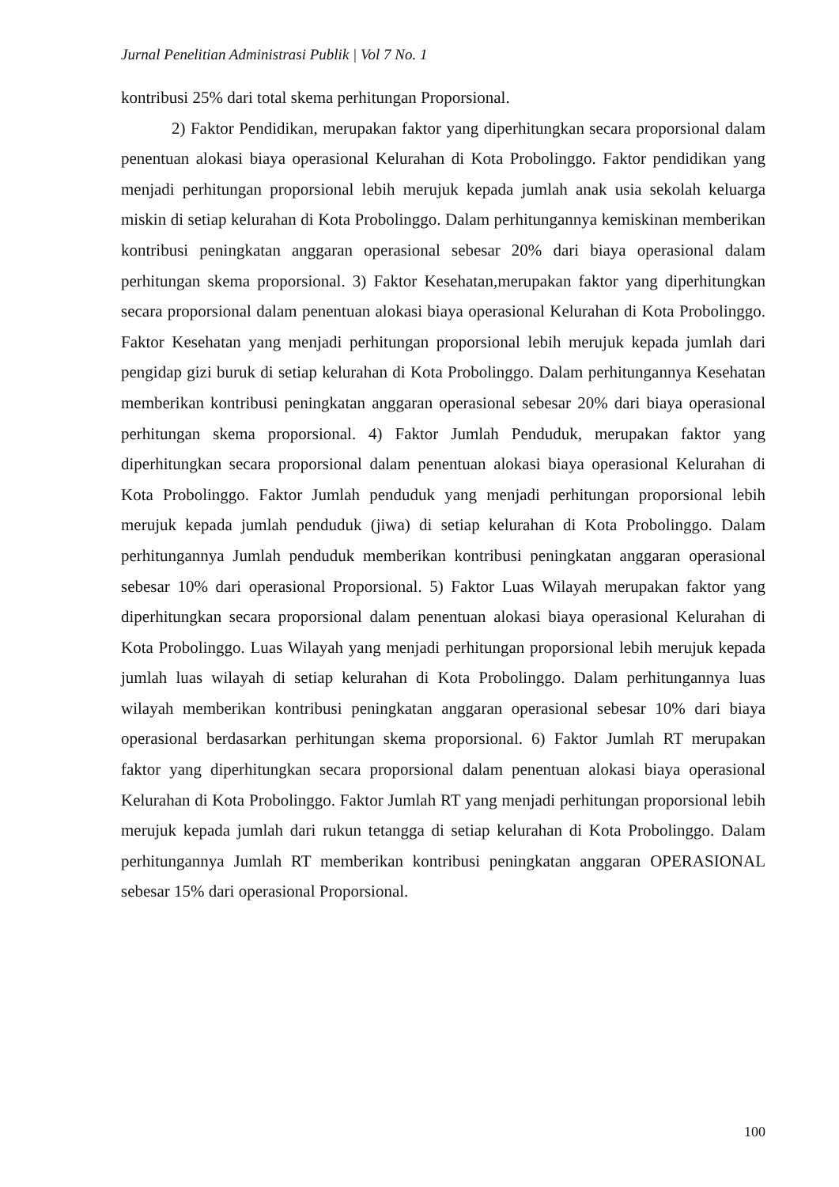Jurnal Penelitian Administrasi Publik | Vol 7 No. 1
kontribusi 25% dari total skema perhitungan Proporsional.
2) Faktor Pendidikan, merupakan faktor yang diperhitungkan secara proporsional dalam penentuan alokasi biaya operasional Kelurahan di Kota Probolinggo. Faktor pendidikan yang menjadi perhitungan proporsional lebih merujuk kepada jumlah anak usia sekolah keluarga miskin di setiap kelurahan di Kota Probolinggo. Dalam perhitungannya kemiskinan memberikan kontribusi peningkatan anggaran operasional sebesar 20% dari biaya operasional dalam perhitungan skema proporsional. 3) Faktor Kesehatan,merupakan faktor yang diperhitungkan secara proporsional dalam penentuan alokasi biaya operasional Kelurahan di Kota Probolinggo. Faktor Kesehatan yang menjadi perhitungan proporsional lebih merujuk kepada jumlah dari pengidap gizi buruk di setiap kelurahan di Kota Probolinggo. Dalam perhitungannya Kesehatan memberikan kontribusi peningkatan anggaran operasional sebesar 20% dari biaya operasional perhitungan skema proporsional. 4) Faktor Jumlah Penduduk, merupakan faktor yang diperhitungkan secara proporsional dalam penentuan alokasi biaya operasional Kelurahan di Kota Probolinggo. Faktor Jumlah penduduk yang menjadi perhitungan proporsional lebih merujuk kepada jumlah penduduk (jiwa) di setiap kelurahan di Kota Probolinggo. Dalam perhitungannya Jumlah penduduk memberikan kontribusi peningkatan anggaran operasional sebesar 10% dari operasional Proporsional. 5) Faktor Luas Wilayah merupakan faktor yang diperhitungkan secara proporsional dalam penentuan alokasi biaya operasional Kelurahan di Kota Probolinggo. Luas Wilayah yang menjadi perhitungan proporsional lebih merujuk kepada jumlah luas wilayah di setiap kelurahan di Kota Probolinggo. Dalam perhitungannya luas wilayah memberikan kontribusi peningkatan anggaran operasional sebesar 10% dari biaya operasional berdasarkan perhitungan skema proporsional. 6) Faktor Jumlah RT merupakan faktor yang diperhitungkan secara proporsional dalam penentuan alokasi biaya operasional Kelurahan di Kota Probolinggo. Faktor Jumlah RT yang menjadi perhitungan proporsional lebih merujuk kepada jumlah dari rukun tetangga di setiap kelurahan di Kota Probolinggo. Dalam perhitungannya Jumlah RT memberikan kontribusi peningkatan anggaran OPERASIONAL sebesar 15% dari operasional Proporsional.
100